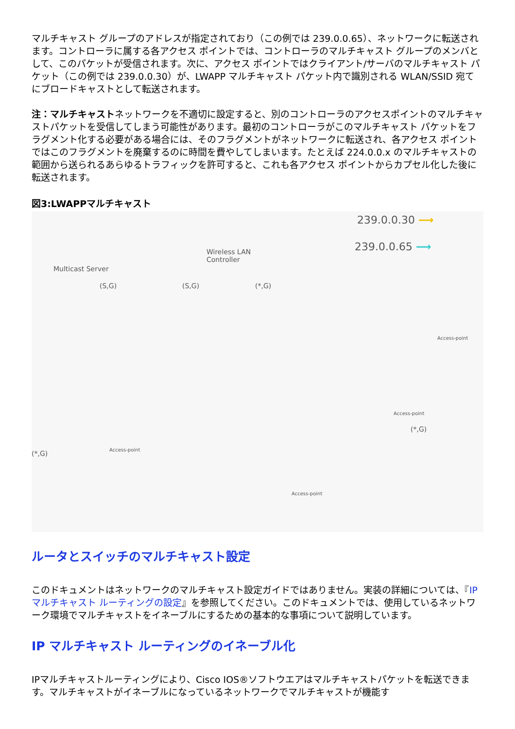マルチキャスト グループのアドレスが指定されており（この例では 239.0.0.65）、ネットワークに転送されます。コントローラに属する各アクセス ポイントでは、コントローラのマルチキャスト グループのメンバとして、このパケットが受信されます。次に、アクセス ポイントではクライアント/サーバのマルチキャスト パケット（この例では 239.0.0.30）が、LWAPP マルチキャスト パケット内で識別される WLAN/SSID 宛てにブロードキャストとして転送されます。
注：マルチキャストネットワークを不適切に設定すると、別のコントローラのアクセスポイントのマルチキャストパケットを受信してしまう可能性があります。最初のコントローラがこのマルチキャスト パケットをフラグメント化する必要がある場合には、そのフラグメントがネットワークに転送され、各アクセス ポイントではこのフラグメントを廃棄するのに時間を費やしてしまいます。たとえば 224.0.0.x のマルチキャストの範囲から送られるあらゆるトラフィックを許可すると、これも各アクセス ポイントからカプセル化した後に転送されます。
図3:LWAPPマルチキャスト
Multicast Server
Wireless LAN
Controller
239.0.0.30 ⟶
239.0.0.65 ⟶
(S,G) (S,G) (*,G)
Access-point
Access-point
Access-point
Access-point
(*,G)
(*,G)
ルータとスイッチのマルチキャスト設定
このドキュメントはネットワークのマルチキャスト設定ガイドではありません。実装の詳細については、『IP マルチキャスト ルーティングの設定』を参照してください。このドキュメントでは、使用しているネットワーク環境でマルチキャストをイネーブルにするための基本的な事項について説明しています。
IP マルチキャスト ルーティングのイネーブル化
IPマルチキャストルーティングにより、Cisco IOS®ソフトウエアはマルチキャストパケットを転送できます。マルチキャストがイネーブルになっているネットワークでマルチキャストが機能す